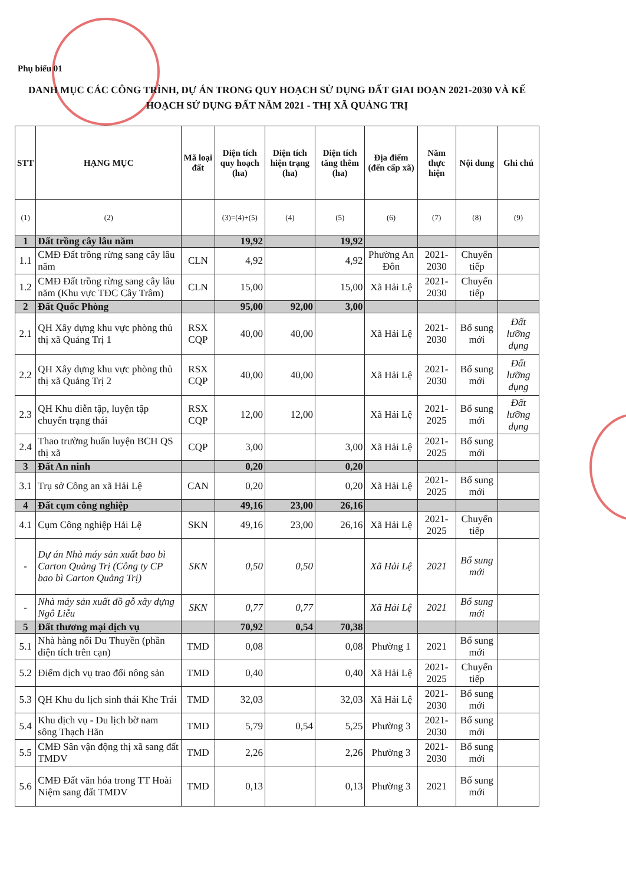Phụ biểu 01
DANH MỤC CÁC CÔNG TRÌNH, DỰ ÁN TRONG QUY HOẠCH SỬ DỤNG ĐẤT GIAI ĐOẠN 2021-2030 VÀ KẾ HOẠCH SỬ DỤNG ĐẤT NĂM 2021 - THỊ XÃ QUẢNG TRỊ
| STT | HẠNG MỤC | Mã loại đất | Diện tích quy hoạch (ha) | Diện tích hiện trạng (ha) | Diện tích tăng thêm (ha) | Địa điểm (đến cấp xã) | Năm thực hiện | Nội dung | Ghi chú |
| --- | --- | --- | --- | --- | --- | --- | --- | --- | --- |
| (1) | (2) | | (3)=(4)+(5) | (4) | (5) | (6) | (7) | (8) | (9) |
| 1 | Đất trồng cây lâu năm | | 19,92 | | 19,92 | | | | |
| 1.1 | CMĐ Đất trồng rừng sang cây lâu năm | CLN | 4,92 | | 4,92 | Phường An Đôn | 2021-2030 | Chuyển tiếp | |
| 1.2 | CMĐ Đất trồng rừng sang cây lâu năm (Khu vực TĐC Cây Trâm) | CLN | 15,00 | | 15,00 | Xã Hải Lệ | 2021-2030 | Chuyển tiếp | |
| 2 | Đất Quốc Phòng | | 95,00 | 92,00 | 3,00 | | | | |
| 2.1 | QH Xây dựng khu vực phòng thủ thị xã Quảng Trị 1 | RSX CQP | 40,00 | 40,00 | | Xã Hải Lệ | 2021-2030 | Bổ sung mới | Đất lưỡng dụng |
| 2.2 | QH Xây dựng khu vực phòng thủ thị xã Quảng Trị 2 | RSX CQP | 40,00 | 40,00 | | Xã Hải Lệ | 2021-2030 | Bổ sung mới | Đất lưỡng dụng |
| 2.3 | QH Khu diễn tập, luyện tập chuyển trạng thái | RSX CQP | 12,00 | 12,00 | | Xã Hải Lệ | 2021-2025 | Bổ sung mới | Đất lưỡng dụng |
| 2.4 | Thao trường huấn luyện BCH QS thị xã | CQP | 3,00 | | 3,00 | Xã Hải Lệ | 2021-2025 | Bổ sung mới | |
| 3 | Đất An ninh | | 0,20 | | 0,20 | | | | |
| 3.1 | Trụ sở Công an xã Hải Lệ | CAN | 0,20 | | 0,20 | Xã Hải Lệ | 2021-2025 | Bổ sung mới | |
| 4 | Đất cụm công nghiệp | | 49,16 | 23,00 | 26,16 | | | | |
| 4.1 | Cụm Công nghiệp Hải Lệ | SKN | 49,16 | 23,00 | 26,16 | Xã Hải Lệ | 2021-2025 | Chuyển tiếp | |
| - | Dự án Nhà máy sản xuất bao bì Carton Quảng Trị (Công ty CP bao bì Carton Quảng Trị) | SKN | 0,50 | 0,50 | | Xã Hải Lệ | 2021 | Bổ sung mới | |
| - | Nhà máy sản xuất đồ gỗ xây dựng Ngô Liễu | SKN | 0,77 | 0,77 | | Xã Hải Lệ | 2021 | Bổ sung mới | |
| 5 | Đất thương mại dịch vụ | | 70,92 | 0,54 | 70,38 | | | | |
| 5.1 | Nhà hàng nổi Du Thuyền (phần diện tích trên cạn) | TMD | 0,08 | | 0,08 | Phường 1 | 2021 | Bổ sung mới | |
| 5.2 | Điểm dịch vụ trao đổi nông sản | TMD | 0,40 | | 0,40 | Xã Hải Lệ | 2021-2025 | Chuyển tiếp | |
| 5.3 | QH Khu du lịch sinh thái Khe Trái | TMD | 32,03 | | 32,03 | Xã Hải Lệ | 2021-2030 | Bổ sung mới | |
| 5.4 | Khu dịch vụ - Du lịch bờ nam sông Thạch Hãn | TMD | 5,79 | 0,54 | 5,25 | Phường 3 | 2021-2030 | Bổ sung mới | |
| 5.5 | CMĐ Sân vận động thị xã sang đất TMDV | TMD | 2,26 | | 2,26 | Phường 3 | 2021-2030 | Bổ sung mới | |
| 5.6 | CMĐ Đất văn hóa trong TT Hoài Niệm sang đất TMDV | TMD | 0,13 | | 0,13 | Phường 3 | 2021 | Bổ sung mới | |